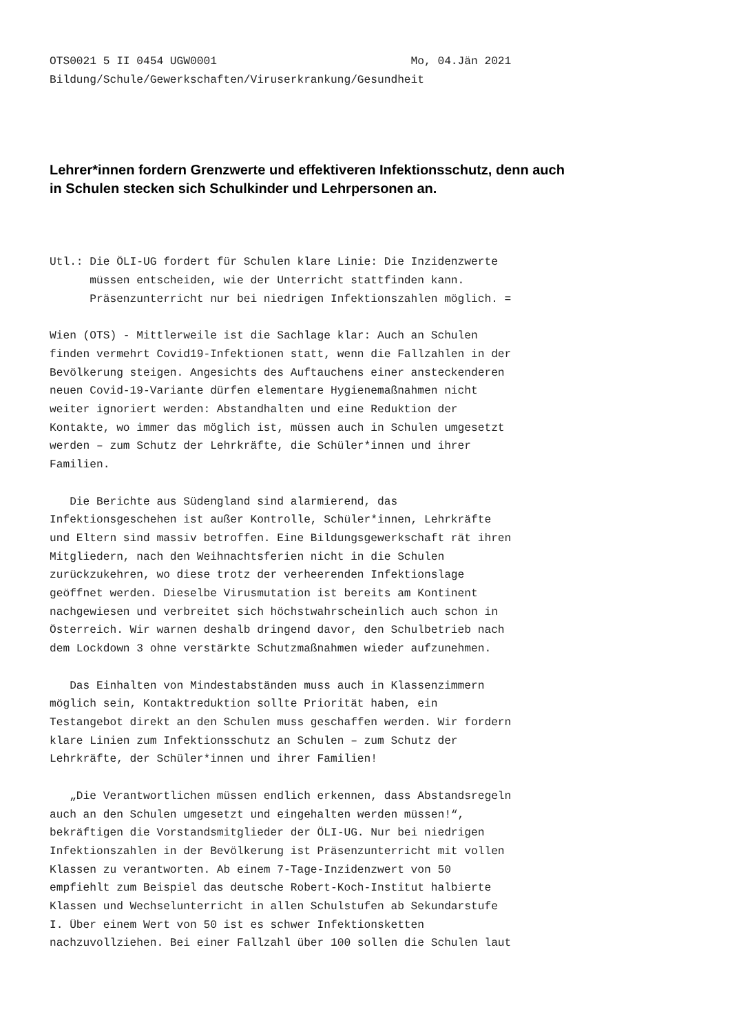OTS0021 5 II 0454 UGW0001 Mo, 04.Jän 2021 Bildung/Schule/Gewerkschaften/Viruserkrankung/Gesundheit
Lehrer*innen fordern Grenzwerte und effektiveren Infektionsschutz, denn auch in Schulen stecken sich Schulkinder und Lehrpersonen an.
Utl.: Die ÖLI-UG fordert für Schulen klare Linie: Die Inzidenzwerte müssen entscheiden, wie der Unterricht stattfinden kann. Präsenzunterricht nur bei niedrigen Infektionszahlen möglich. = Wien (OTS) - Mittlerweile ist die Sachlage klar: Auch an Schulen finden vermehrt Covid19-Infektionen statt, wenn die Fallzahlen in der Bevölkerung steigen. Angesichts des Auftauchens einer ansteckenderen neuen Covid-19-Variante dürfen elementare Hygienemaßnahmen nicht weiter ignoriert werden: Abstandhalten und eine Reduktion der Kontakte, wo immer das möglich ist, müssen auch in Schulen umgesetzt werden – zum Schutz der Lehrkräfte, die Schüler*innen und ihrer Familien. Die Berichte aus Südengland sind alarmierend, das Infektionsgeschehen ist außer Kontrolle, Schüler*innen, Lehrkräfte und Eltern sind massiv betroffen. Eine Bildungsgewerkschaft rät ihren Mitgliedern, nach den Weihnachtsferien nicht in die Schulen zurückzukehren, wo diese trotz der verheerenden Infektionslage geöffnet werden. Dieselbe Virusmutation ist bereits am Kontinent nachgewiesen und verbreitet sich höchstwahrscheinlich auch schon in Österreich. Wir warnen deshalb dringend davor, den Schulbetrieb nach dem Lockdown 3 ohne verstärkte Schutzmaßnahmen wieder aufzunehmen. Das Einhalten von Mindestabständen muss auch in Klassenzimmern möglich sein, Kontaktreduktion sollte Priorität haben, ein Testangebot direkt an den Schulen muss geschaffen werden. Wir fordern klare Linien zum Infektionsschutz an Schulen – zum Schutz der Lehrkräfte, der Schüler*innen und ihrer Familien! „Die Verantwortlichen müssen endlich erkennen, dass Abstandsregeln auch an den Schulen umgesetzt und eingehalten werden müssen!“, bekräftigen die Vorstandsmitglieder der ÖLI-UG. Nur bei niedrigen Infektionszahlen in der Bevölkerung ist Präsenzunterricht mit vollen Klassen zu verantworten. Ab einem 7-Tage-Inzidenzwert von 50 empfiehlt zum Beispiel das deutsche Robert-Koch-Institut halbierte Klassen und Wechselunterricht in allen Schulstufen ab Sekundarstufe I. Über einem Wert von 50 ist es schwer Infektionsketten nachzuvollziehen. Bei einer Fallzahl über 100 sollen die Schulen laut